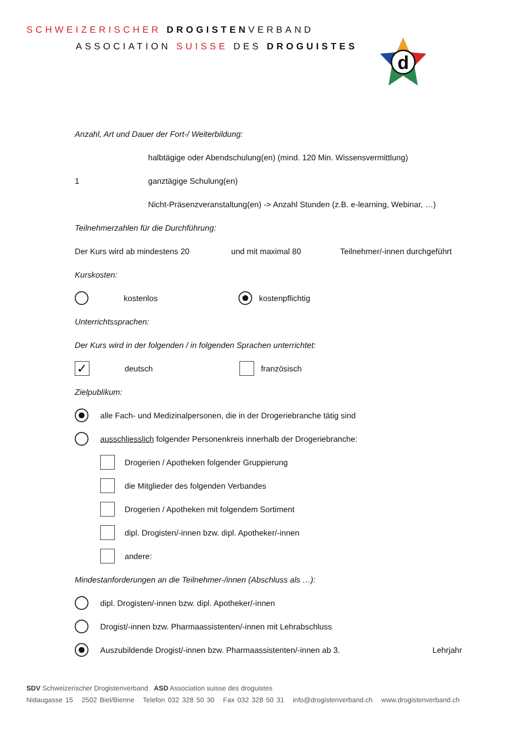SCHWEIZERISCHER DROGISTENVERBAND
ASSOCIATION SUISSE DES DROGUISTES
d
Anzahl, Art und Dauer der Fort-/ Weiterbildung:
halbtägige oder Abendschulung(en) (mind. 120 Min. Wissensvermittlung)
1 ganztägige Schulung(en)
Nicht-Präsenzveranstaltung(en) -> Anzahl Stunden (z.B. e-learning, Webinar, …)
Teilnehmerzahlen für die Durchführung:
Der Kurs wird ab mindestens 20 und mit maximal 80 Teilnehmer/-innen durchgeführt
Kurskosten:
kostenlos kostenpflichtig
Unterrichtssprachen:
Der Kurs wird in der folgenden / in folgenden Sprachen unterrichtet:
✓ deutsch französisch
Zielpublikum:
alle Fach- und Medizinalpersonen, die in der Drogeriebranche tätig sind
ausschliesslich folgender Personenkreis innerhalb der Drogeriebranche:
Drogerien / Apotheken folgender Gruppierung
die Mitglieder des folgenden Verbandes
Drogerien / Apotheken mit folgendem Sortiment
dipl. Drogisten/-innen bzw. dipl. Apotheker/-innen
andere:
Mindestanforderungen an die Teilnehmer-/innen (Abschluss als …):
dipl. Drogisten/-innen bzw. dipl. Apotheker/-innen
Drogist/-innen bzw. Pharmaassistenten/-innen mit Lehrabschluss
Auszubildende Drogist/-innen bzw. Pharmaassistenten/-innen ab 3. Lehrjahr
SDV Schweizerischer Drogistenverband ASD Association suisse des droguistes
Nidaugasse 15 2502 Biel/Bienne Telefon 032 328 50 30 Fax 032 328 50 31 info@drogistenverband.ch www.drogistenverband.ch